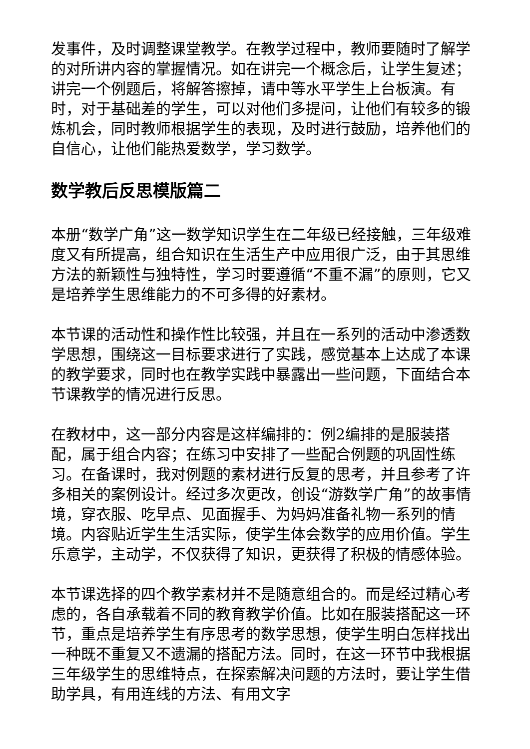发事件，及时调整课堂教学。在教学过程中，教师要随时了解学的对所讲内容的掌握情况。如在讲完一个概念后，让学生复述；讲完一个例题后，将解答擦掉，请中等水平学生上台板演。有时，对于基础差的学生，可以对他们多提问，让他们有较多的锻炼机会，同时教师根据学生的表现，及时进行鼓励，培养他们的自信心，让他们能热爱数学，学习数学。
数学教后反思模版篇二
本册“数学广角”这一数学知识学生在二年级已经接触，三年级难度又有所提高，组合知识在生活生产中应用很广泛，由于其思维方法的新颖性与独特性，学习时要遵循“不重不漏”的原则，它又是培养学生思维能力的不可多得的好素材。
本节课的活动性和操作性比较强，并且在一系列的活动中渗透数学思想，围绕这一目标要求进行了实践，感觉基本上达成了本课的教学要求，同时也在教学实践中暴露出一些问题，下面结合本节课教学的情况进行反思。
在教材中，这一部分内容是这样编排的：例2编排的是服装搭配，属于组合内容；在练习中安排了一些配合例题的巩固性练习。在备课时，我对例题的素材进行反复的思考，并且参考了许多相关的案例设计。经过多次更改，创设“游数学广角”的故事情境，穿衣服、吃早点、见面握手、为妈妈准备礼物一系列的情境。内容贴近学生生活实际，使学生体会数学的应用价值。学生乐意学，主动学，不仅获得了知识，更获得了积极的情感体验。
本节课选择的四个教学素材并不是随意组合的。而是经过精心考虑的，各自承载着不同的教育教学价值。比如在服装搭配这一环节，重点是培养学生有序思考的数学思想，使学生明白怎样找出一种既不重复又不遗漏的搭配方法。同时，在这一环节中我根据三年级学生的思维特点，在探索解决问题的方法时，要让学生借助学具，有用连线的方法、有用文字